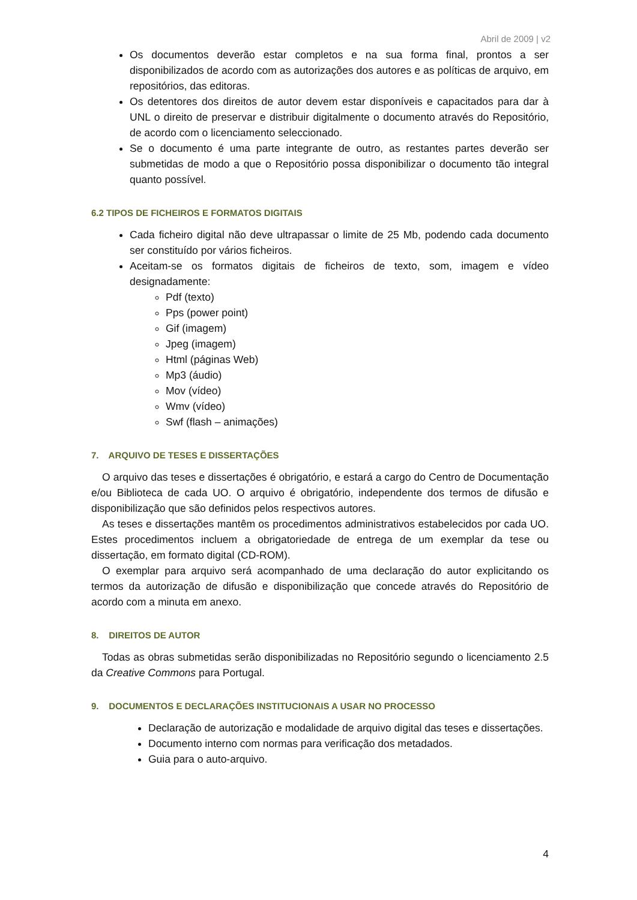Abril de 2009 | v2
Os documentos deverão estar completos e na sua forma final, prontos a ser disponibilizados de acordo com as autorizações dos autores e as políticas de arquivo, em repositórios, das editoras.
Os detentores dos direitos de autor devem estar disponíveis e capacitados para dar à UNL o direito de preservar e distribuir digitalmente o documento através do Repositório, de acordo com o licenciamento seleccionado.
Se o documento é uma parte integrante de outro, as restantes partes deverão ser submetidas de modo a que o Repositório possa disponibilizar o documento tão integral quanto possível.
6.2 TIPOS DE FICHEIROS E FORMATOS DIGITAIS
Cada ficheiro digital não deve ultrapassar o limite de 25 Mb, podendo cada documento ser constituído por vários ficheiros.
Aceitam-se os formatos digitais de ficheiros de texto, som, imagem e vídeo designadamente:
Pdf (texto)
Pps (power point)
Gif (imagem)
Jpeg (imagem)
Html (páginas Web)
Mp3 (áudio)
Mov (vídeo)
Wmv (vídeo)
Swf (flash – animações)
7. ARQUIVO DE TESES E DISSERTAÇÕES
O arquivo das teses e dissertações é obrigatório, e estará a cargo do Centro de Documentação e/ou Biblioteca de cada UO. O arquivo é obrigatório, independente dos termos de difusão e disponibilização que são definidos pelos respectivos autores.
As teses e dissertações mantêm os procedimentos administrativos estabelecidos por cada UO. Estes procedimentos incluem a obrigatoriedade de entrega de um exemplar da tese ou dissertação, em formato digital (CD-ROM).
O exemplar para arquivo será acompanhado de uma declaração do autor explicitando os termos da autorização de difusão e disponibilização que concede através do Repositório de acordo com a minuta em anexo.
8. DIREITOS DE AUTOR
Todas as obras submetidas serão disponibilizadas no Repositório segundo o licenciamento 2.5 da Creative Commons para Portugal.
9. DOCUMENTOS E DECLARAÇÕES INSTITUCIONAIS A USAR NO PROCESSO
Declaração de autorização e modalidade de arquivo digital das teses e dissertações.
Documento interno com normas para verificação dos metadados.
Guia para o auto-arquivo.
4